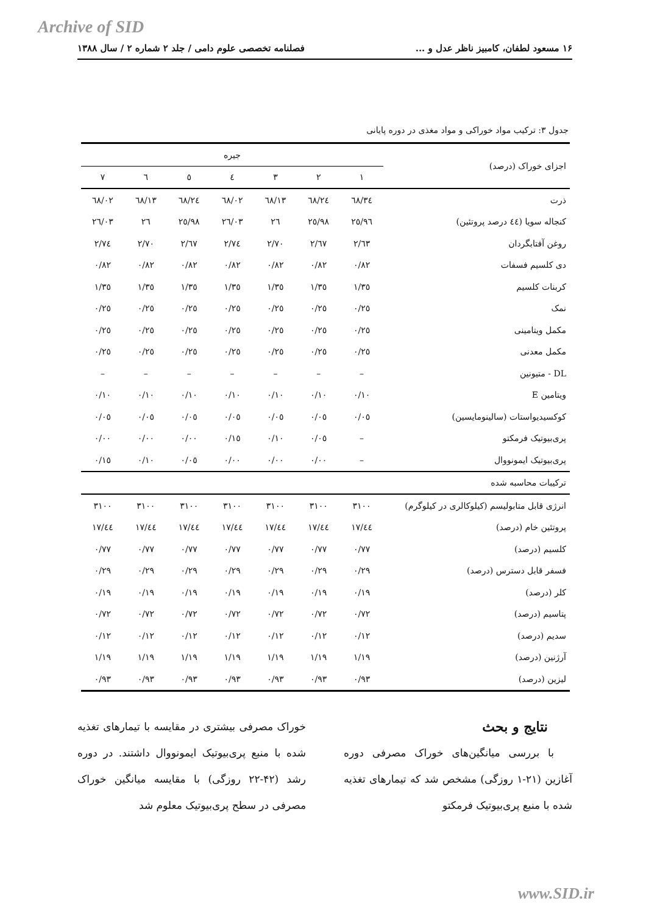Archive of SID
۱۶ مسعود لطفان، کامبیز ناظر عدل و ... فصلنامه تخصصی علوم دامی / جلد ۲ شماره ۲ / سال ۱۳۸۸
جدول ۳: ترکیب مواد خوراکی و مواد مغذی در دوره پایانی
| اجزای خوراک (درصد) | جیره | | | | | | |
| --- | --- | --- | --- | --- | --- | --- | --- |
| | ۱ | ۲ | ۳ | ٤ | ٥ | ٦ | ٧ |
| ذرت | ٦٨/٣٤ | ٦٨/٢٤ | ٦٨/١٣ | ٦٨/٠٢ | ٦٨/٢٤ | ٦٨/١٣ | ٦٨/٠٢ |
| کنجاله سویا (٤٤ درصد پروتئین) | ٢٥/٩٦ | ٢٥/٩٨ | ٢٦ | ٢٦/٠٣ | ٢٥/٩٨ | ٢٦ | ٢٦/٠٣ |
| روغن آفتابگردان | ٢/٦٣ | ٢/٦٧ | ٢/٧٠ | ٢/٧٤ | ٢/٦٧ | ٢/٧٠ | ٢/٧٤ |
| دی کلسیم فسفات | ٠/٨٢ | ٠/٨٢ | ٠/٨٢ | ٠/٨٢ | ٠/٨٢ | ٠/٨٢ | ٠/٨٢ |
| کربنات کلسیم | ١/٣٥ | ١/٣٥ | ١/٣٥ | ١/٣٥ | ١/٣٥ | ١/٣٥ | ١/٣٥ |
| نمک | ٠/٢٥ | ٠/٢٥ | ٠/٢٥ | ٠/٢٥ | ٠/٢٥ | ٠/٢٥ | ٠/٢٥ |
| مکمل ویتامینی | ٠/٢٥ | ٠/٢٥ | ٠/٢٥ | ٠/٢٥ | ٠/٢٥ | ٠/٢٥ | ٠/٢٥ |
| مکمل معدنی | ٠/٢٥ | ٠/٢٥ | ٠/٢٥ | ٠/٢٥ | ٠/٢٥ | ٠/٢٥ | ٠/٢٥ |
| DL - متیونین | – | – | – | – | – | – | – |
| ویتامین E | ٠/١٠ | ٠/١٠ | ٠/١٠ | ٠/١٠ | ٠/١٠ | ٠/١٠ | ٠/١٠ |
| کوکسیدیواستات (سالینومایسین) | ٠/٠٥ | ٠/٠٥ | ٠/٠٥ | ٠/٠٥ | ٠/٠٥ | ٠/٠٥ | ٠/٠٥ |
| پری‌بیوتیک فرمکتو | – | ٠/٠٥ | ٠/١٠ | ٠/١٥ | ٠/٠٠ | ٠/٠٠ | ٠/٠٠ |
| پری‌بیوتیک ایمونووال | – | ٠/٠٠ | ٠/٠٠ | ٠/٠٠ | ٠/٠٥ | ٠/١٠ | ٠/١٥ |
| ترکیبات محاسبه شده | | | | | | | |
| انرژی قابل متابولیسم (کیلوکالری در کیلوگرم) | ٣١٠٠ | ٣١٠٠ | ٣١٠٠ | ٣١٠٠ | ٣١٠٠ | ٣١٠٠ | ٣١٠٠ |
| پروتئین خام (درصد) | ١٧/٤٤ | ١٧/٤٤ | ١٧/٤٤ | ١٧/٤٤ | ١٧/٤٤ | ١٧/٤٤ | ١٧/٤٤ |
| کلسیم (درصد) | ٠/٧٧ | ٠/٧٧ | ٠/٧٧ | ٠/٧٧ | ٠/٧٧ | ٠/٧٧ | ٠/٧٧ |
| فسفر قابل دسترس (درصد) | ٠/٢٩ | ٠/٢٩ | ٠/٢٩ | ٠/٢٩ | ٠/٢٩ | ٠/٢٩ | ٠/٢٩ |
| کلر (درصد) | ٠/١٩ | ٠/١٩ | ٠/١٩ | ٠/١٩ | ٠/١٩ | ٠/١٩ | ٠/١٩ |
| پتاسیم (درصد) | ٠/٧٢ | ٠/٧٢ | ٠/٧٢ | ٠/٧٢ | ٠/٧٢ | ٠/٧٢ | ٠/٧٢ |
| سدیم (درصد) | ٠/١٢ | ٠/١٢ | ٠/١٢ | ٠/١٢ | ٠/١٢ | ٠/١٢ | ٠/١٢ |
| آرژنین (درصد) | ١/١٩ | ١/١٩ | ١/١٩ | ١/١٩ | ١/١٩ | ١/١٩ | ١/١٩ |
| لیزین (درصد) | ٠/٩٣ | ٠/٩٣ | ٠/٩٣ | ٠/٩٣ | ٠/٩٣ | ٠/٩٣ | ٠/٩٣ |
نتایج و بحث
با بررسی میانگین‌های خوراک مصرفی دوره آغازین (۲۱-۱ روزگی) مشخص شد که تیمارهای تغذیه شده با منبع پری‌بیوتیک فرمکتو
خوراک مصرفی بیشتری در مقایسه با تیمارهای تغذیه شده با منبع پری‌بیوتیک ایمونووال داشتند. در دوره رشد (۴۲-۲۲ روزگی) با مقایسه میانگین خوراک مصرفی در سطح پری‌بیوتیک معلوم شد
www.SID.ir